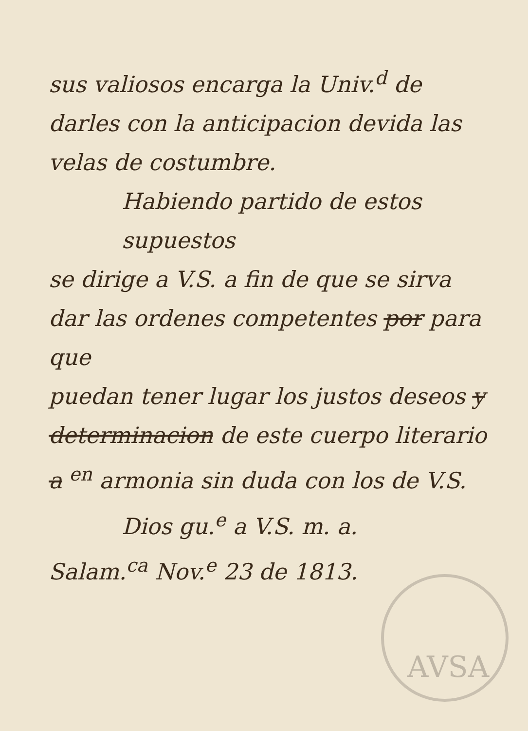sus valiosos encarga la Univ.<sup>d</sup> de
darles con la anticipacion devida las
velas de costumbre.
Habiendo partido de estos supuestos
se dirige a V.S. a fin de que se sirva
dar las ordenes competentes por para que
puedan tener lugar los justos deseos y
determinacion de este cuerpo literario
a <sup>en</sup> armonia sin duda con los de V.S.
Dios gu.<sup>e</sup> a V.S. m. a.
Salam.<sup>ca</sup> Nov.<sup>e</sup> 23 de 1813.
AVSA